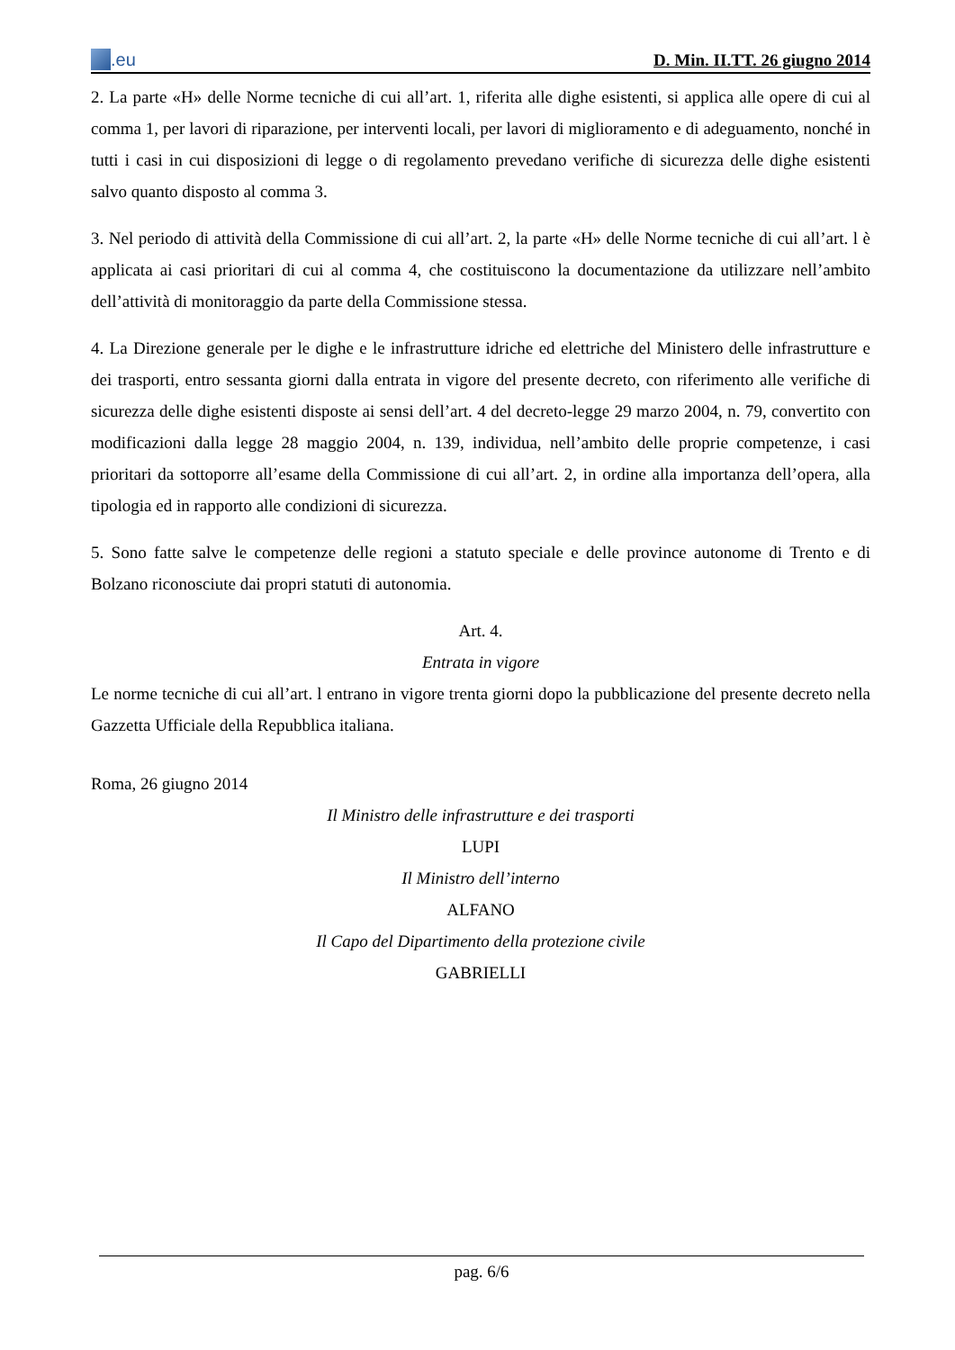.eu
D. Min. II.TT. 26 giugno 2014
2. La parte «H» delle Norme tecniche di cui all’art. 1, riferita alle dighe esistenti, si applica alle opere di cui al comma 1, per lavori di riparazione, per interventi locali, per lavori di miglioramento e di adeguamento, nonché in tutti i casi in cui disposizioni di legge o di regolamento prevedano verifiche di sicurezza delle dighe esistenti salvo quanto disposto al comma 3.
3. Nel periodo di attività della Commissione di cui all’art. 2, la parte «H» delle Norme tecniche di cui all’art. l è applicata ai casi prioritari di cui al comma 4, che costituiscono la documentazione da utilizzare nell’ambito dell’attività di monitoraggio da parte della Commissione stessa.
4. La Direzione generale per le dighe e le infrastrutture idriche ed elettriche del Ministero delle infrastrutture e dei trasporti, entro sessanta giorni dalla entrata in vigore del presente decreto, con riferimento alle verifiche di sicurezza delle dighe esistenti disposte ai sensi dell’art. 4 del decreto-legge 29 marzo 2004, n. 79, convertito con modificazioni dalla legge 28 maggio 2004, n. 139, individua, nell’ambito delle proprie competenze, i casi prioritari da sottoporre all’esame della Commissione di cui all’art. 2, in ordine alla importanza dell’opera, alla tipologia ed in rapporto alle condizioni di sicurezza.
5. Sono fatte salve le competenze delle regioni a statuto speciale e delle province autonome di Trento e di Bolzano riconosciute dai propri statuti di autonomia.
Art. 4.
Entrata in vigore
Le norme tecniche di cui all’art. l entrano in vigore trenta giorni dopo la pubblicazione del presente decreto nella Gazzetta Ufficiale della Repubblica italiana.
Roma, 26 giugno 2014
Il Ministro delle infrastrutture e dei trasporti
LUPI
Il Ministro dell’interno
ALFANO
Il Capo del Dipartimento della protezione civile
GABRIELLI
pag. 6/6